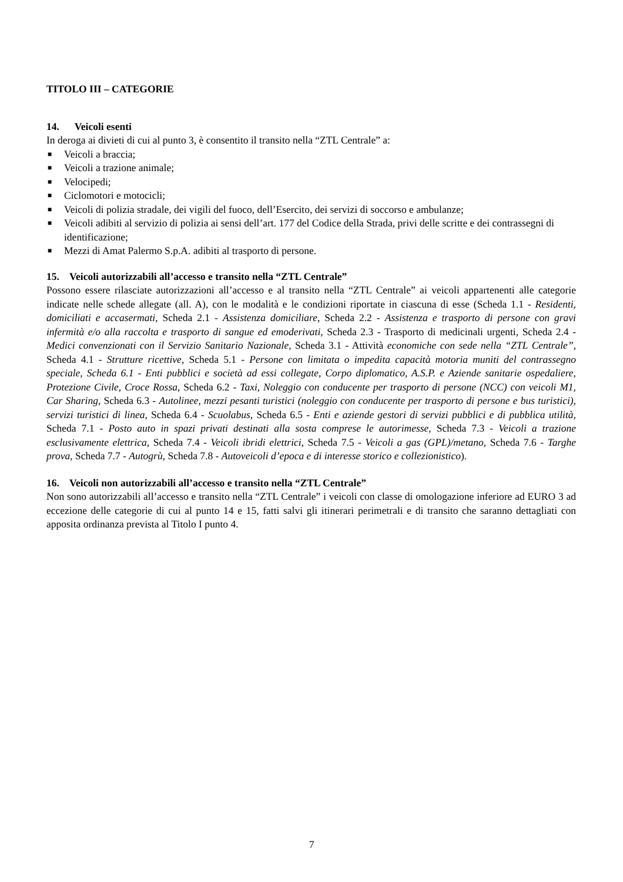TITOLO III – CATEGORIE
14. Veicoli esenti
In deroga ai divieti di cui al punto 3, è consentito il transito nella “ZTL Centrale” a:
■ Veicoli a braccia;
■ Veicoli a trazione animale;
■ Velocipedi;
■ Ciclomotori e motocicli;
■ Veicoli di polizia stradale, dei vigili del fuoco, dell’Esercito, dei servizi di soccorso e ambulanze;
■ Veicoli adibiti al servizio di polizia ai sensi dell’art. 177 del Codice della Strada, privi delle scritte e dei contrassegni di identificazione;
■ Mezzi di Amat Palermo S.p.A. adibiti al trasporto di persone.
15. Veicoli autorizzabili all’accesso e transito nella “ZTL Centrale”
Possono essere rilasciate autorizzazioni all’accesso e al transito nella “ZTL Centrale” ai veicoli appartenenti alle categorie indicate nelle schede allegate (all. A), con le modalità e le condizioni riportate in ciascuna di esse (Scheda 1.1 - Residenti, domiciliati e accasermati, Scheda 2.1 - Assistenza domiciliare, Scheda 2.2 - Assistenza e trasporto di persone con gravi infermità e/o alla raccolta e trasporto di sangue ed emoderivati, Scheda 2.3 - Trasporto di medicinali urgenti, Scheda 2.4 - Medici convenzionati con il Servizio Sanitario Nazionale, Scheda 3.1 - Attività economiche con sede nella “ZTL Centrale”, Scheda 4.1 - Strutture ricettive, Scheda 5.1 - Persone con limitata o impedita capacità motoria muniti del contrassegno speciale, Scheda 6.1 - Enti pubblici e società ad essi collegate, Corpo diplomatico, A.S.P. e Aziende sanitarie ospedaliere, Protezione Civile, Croce Rossa, Scheda 6.2 - Taxi, Noleggio con conducente per trasporto di persone (NCC) con veicoli M1, Car Sharing, Scheda 6.3 - Autolinee, mezzi pesanti turistici (noleggio con conducente per trasporto di persone e bus turistici), servizi turistici di linea, Scheda 6.4 - Scuolabus, Scheda 6.5 - Enti e aziende gestori di servizi pubblici e di pubblica utilità, Scheda 7.1 - Posto auto in spazi privati destinati alla sosta comprese le autorimesse, Scheda 7.3 - Veicoli a trazione esclusivamente elettrica, Scheda 7.4 - Veicoli ibridi elettrici, Scheda 7.5 - Veicoli a gas (GPL)/metano, Scheda 7.6 - Targhe prova, Scheda 7.7 - Autogrù, Scheda 7.8 - Autoveicoli d’epoca e di interesse storico e collezionistico).
16. Veicoli non autorizzabili all’accesso e transito nella “ZTL Centrale”
Non sono autorizzabili all’accesso e transito nella “ZTL Centrale” i veicoli con classe di omologazione inferiore ad EURO 3 ad eccezione delle categorie di cui al punto 14 e 15, fatti salvi gli itinerari perimetrali e di transito che saranno dettagliati con apposita ordinanza prevista al Titolo I punto 4.
7